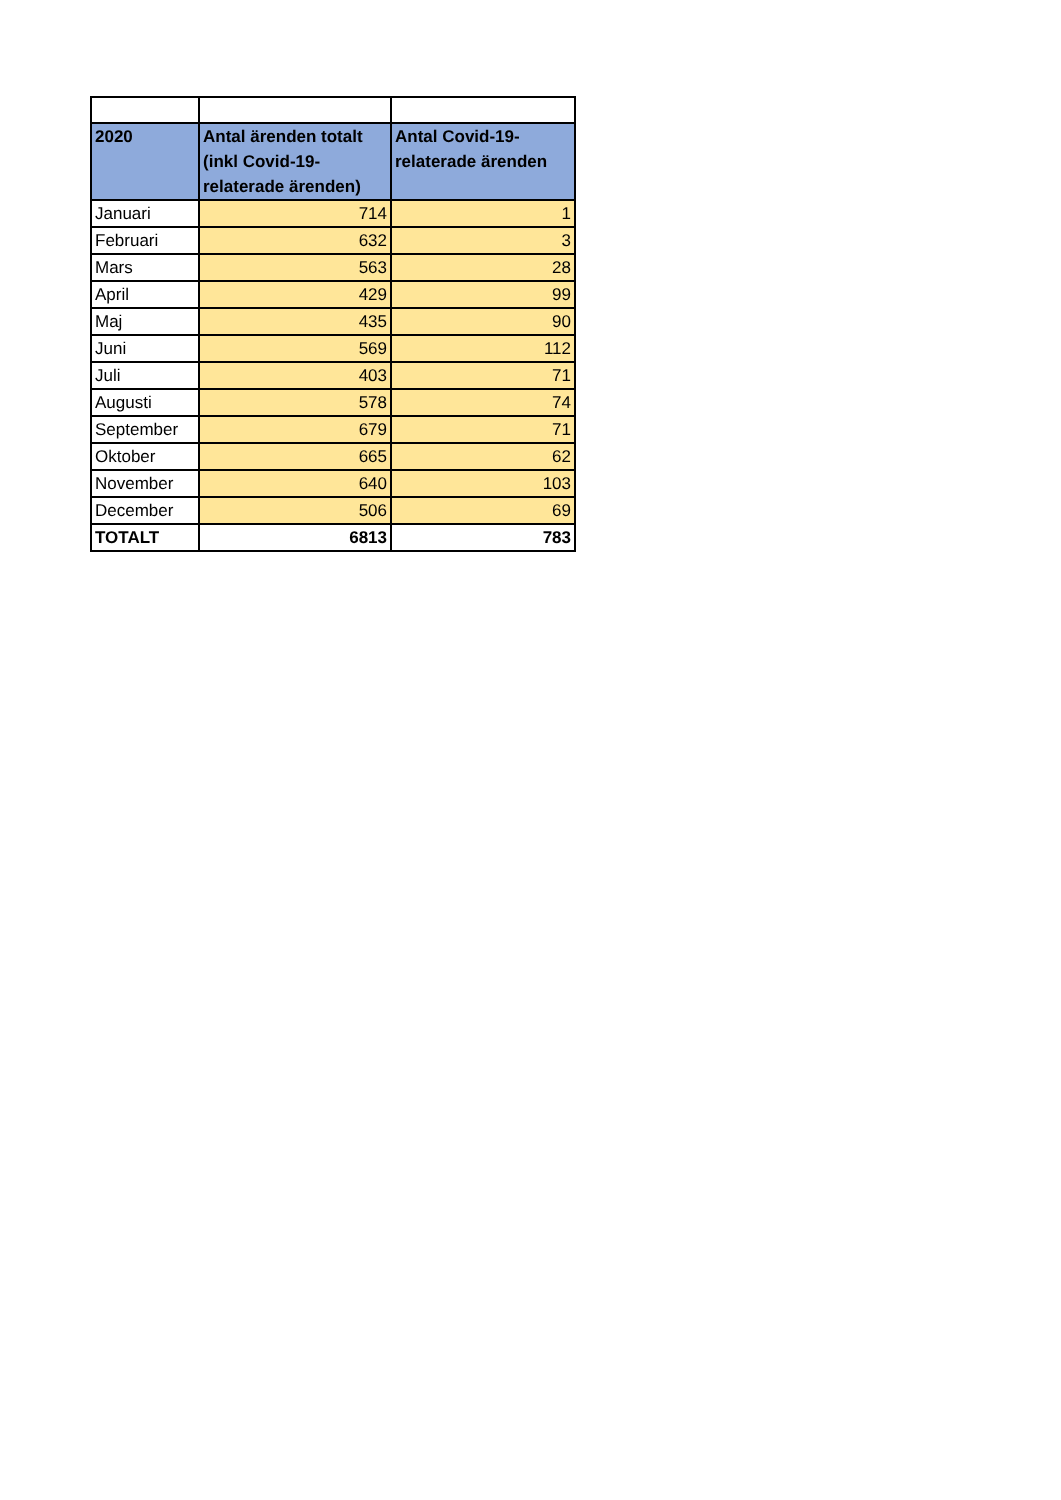| 2020 | Antal ärenden totalt (inkl Covid-19-relaterade ärenden) | Antal Covid-19-relaterade ärenden |
| --- | --- | --- |
| Januari | 714 | 1 |
| Februari | 632 | 3 |
| Mars | 563 | 28 |
| April | 429 | 99 |
| Maj | 435 | 90 |
| Juni | 569 | 112 |
| Juli | 403 | 71 |
| Augusti | 578 | 74 |
| September | 679 | 71 |
| Oktober | 665 | 62 |
| November | 640 | 103 |
| December | 506 | 69 |
| TOTALT | 6813 | 783 |